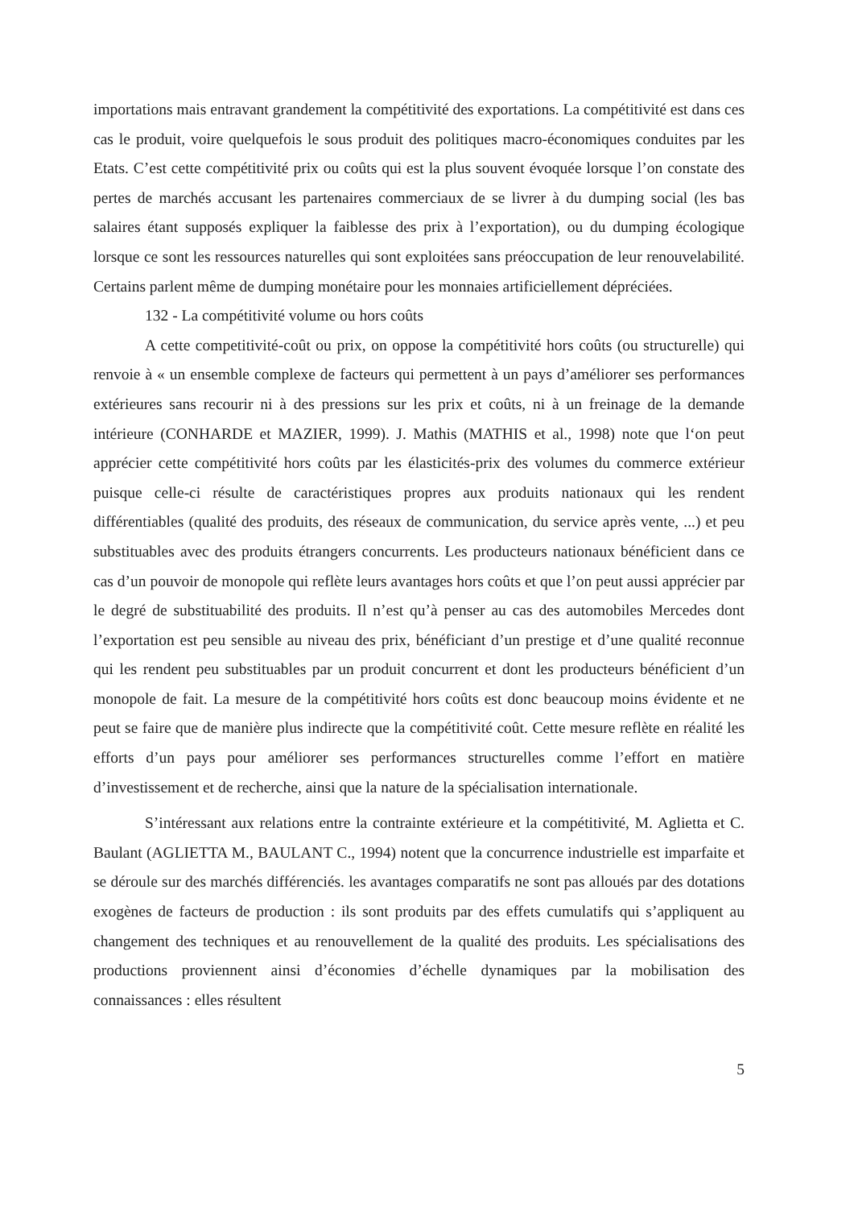importations mais entravant grandement la compétitivité des exportations. La compétitivité est dans ces cas le produit, voire quelquefois le sous produit des politiques macro-économiques conduites par les Etats. C’est cette compétitivité prix ou coûts qui est la plus souvent évoquée lorsque l’on constate des pertes de marchés accusant les partenaires commerciaux de se livrer à du dumping social (les bas salaires étant supposés expliquer la faiblesse des prix à l’exportation), ou du dumping écologique lorsque ce sont les ressources naturelles qui sont exploitées sans préoccupation de leur renouvelabilité. Certains parlent même de dumping monétaire pour les monnaies artificiellement dépréciées.
132 - La compétitivité volume ou hors coûts
A cette competitivité-coût ou prix, on oppose la compétitivité hors coûts (ou structurelle) qui renvoie à « un ensemble complexe de facteurs qui permettent à un pays d’améliorer ses performances extérieures sans recourir ni à des pressions sur les prix et coûts, ni à un freinage de la demande intérieure (CONHARDE et MAZIER, 1999). J. Mathis (MATHIS et al., 1998) note que l‘on peut apprécier cette compétitivité hors coûts par les élasticités-prix des volumes du commerce extérieur puisque celle-ci résulte de caractéristiques propres aux produits nationaux qui les rendent différentiables (qualité des produits, des réseaux de communication, du service après vente, ...) et peu substituables avec des produits étrangers concurrents. Les producteurs nationaux bénéficient dans ce cas d’un pouvoir de monopole qui reflète leurs avantages hors coûts et que l’on peut aussi apprécier par le degré de substituabilité des produits. Il n’est qu’à penser au cas des automobiles Mercedes dont l’exportation est peu sensible au niveau des prix, bénéficiant d’un prestige et d’une qualité reconnue qui les rendent peu substituables par un produit concurrent et dont les producteurs bénéficient d’un monopole de fait. La mesure de la compétitivité hors coûts est donc beaucoup moins évidente et ne peut se faire que de manière plus indirecte que la compétitivité coût. Cette mesure reflète en réalité les efforts d’un pays pour améliorer ses performances structurelles comme l’effort en matière d’investissement et de recherche, ainsi que la nature de la spécialisation internationale.
S’intéressant aux relations entre la contrainte extérieure et la compétitivité, M. Aglietta et C. Baulant (AGLIETTA M., BAULANT C., 1994) notent que la concurrence industrielle est imparfaite et se déroule sur des marchés différenciés. les avantages comparatifs ne sont pas alloués par des dotations exogènes de facteurs de production : ils sont produits par des effets cumulatifs qui s’appliquent au changement des techniques et au renouvellement de la qualité des produits. Les spécialisations des productions proviennent ainsi d’économies d’échelle dynamiques par la mobilisation des connaissances : elles résultent
5